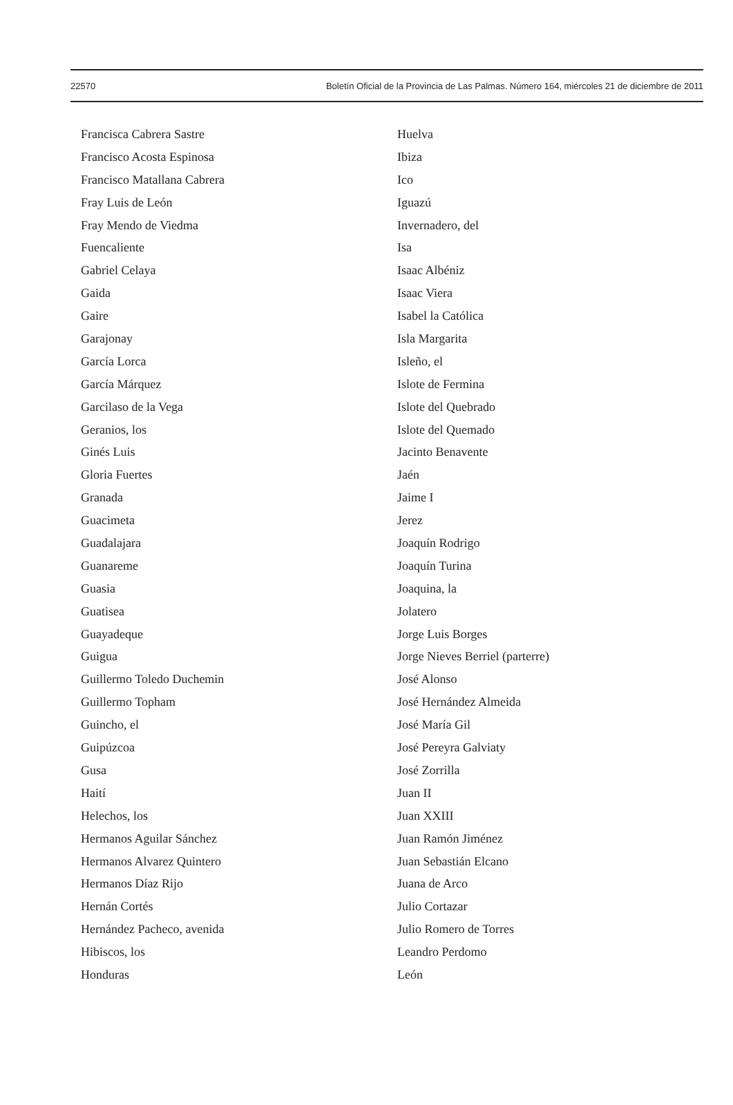22570 Boletín Oficial de la Provincia de Las Palmas. Número 164, miércoles 21 de diciembre de 2011
Francisca Cabrera Sastre
Francisco Acosta Espinosa
Francisco Matallana Cabrera
Fray Luis de León
Fray Mendo de Viedma
Fuencaliente
Gabriel Celaya
Gaida
Gaire
Garajonay
García Lorca
García Márquez
Garcilaso de la Vega
Geranios, los
Ginés Luis
Gloria Fuertes
Granada
Guacimeta
Guadalajara
Guanareme
Guasia
Guatisea
Guayadeque
Guigua
Guillermo Toledo Duchemin
Guillermo Topham
Guincho, el
Guipúzcoa
Gusa
Haití
Helechos, los
Hermanos Aguilar Sánchez
Hermanos Alvarez Quintero
Hermanos Díaz Rijo
Hernán Cortés
Hernández Pacheco, avenida
Hibiscos, los
Honduras
Huelva
Ibiza
Ico
Iguazú
Invernadero, del
Isa
Isaac Albéniz
Isaac Viera
Isabel la Católica
Isla Margarita
Isleño, el
Islote de Fermina
Islote del Quebrado
Islote del Quemado
Jacinto Benavente
Jaén
Jaime I
Jerez
Joaquín Rodrigo
Joaquín Turina
Joaquina, la
Jolatero
Jorge Luis Borges
Jorge Nieves Berriel (parterre)
José Alonso
José Hernández Almeida
José María Gil
José Pereyra Galviaty
José Zorrilla
Juan II
Juan XXIII
Juan Ramón Jiménez
Juan Sebastián Elcano
Juana de Arco
Julio Cortazar
Julio Romero de Torres
Leandro Perdomo
León